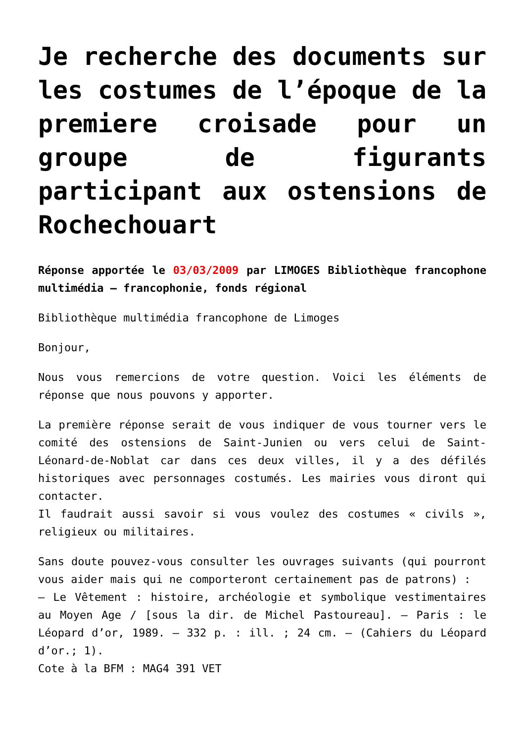Je recherche des documents sur les costumes de l’époque de la premiere croisade pour un groupe de figurants participant aux ostensions de Rochechouart
Réponse apportée le 03/03/2009 par LIMOGES Bibliothèque francophone multimédia – francophonie, fonds régional
Bibliothèque multimédia francophone de Limoges
Bonjour,
Nous vous remercions de votre question. Voici les éléments de réponse que nous pouvons y apporter.
La première réponse serait de vous indiquer de vous tourner vers le comité des ostensions de Saint-Junien ou vers celui de Saint-Léonard-de-Noblat car dans ces deux villes, il y a des défilés historiques avec personnages costumés. Les mairies vous diront qui contacter.
Il faudrait aussi savoir si vous voulez des costumes « civils », religieux ou militaires.
Sans doute pouvez-vous consulter les ouvrages suivants (qui pourront vous aider mais qui ne comporteront certainement pas de patrons) :
– Le Vêtement : histoire, archéologie et symbolique vestimentaires au Moyen Age / [sous la dir. de Michel Pastoureau]. – Paris : le Léopard d’or, 1989. – 332 p. : ill. ; 24 cm. – (Cahiers du Léopard d’or.; 1).
Cote à la BFM : MAG4 391 VET